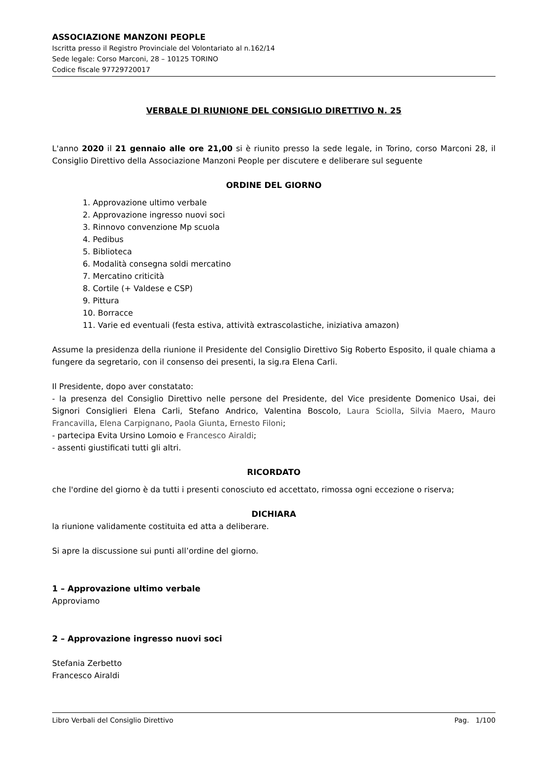ASSOCIAZIONE MANZONI PEOPLE
Iscritta presso il Registro Provinciale del Volontariato al n.162/14
Sede legale: Corso Marconi, 28 – 10125 TORINO
Codice fiscale 97729720017
VERBALE DI RIUNIONE DEL CONSIGLIO DIRETTIVO N. 25
L'anno 2020 il 21 gennaio alle ore 21,00 si è riunito presso la sede legale, in Torino, corso Marconi 28, il Consiglio Direttivo della Associazione Manzoni People per discutere e deliberare sul seguente
ORDINE DEL GIORNO
1. Approvazione ultimo verbale
2. Approvazione ingresso nuovi soci
3. Rinnovo convenzione Mp scuola
4. Pedibus
5. Biblioteca
6. Modalità consegna soldi mercatino
7. Mercatino criticità
8. Cortile (+ Valdese e CSP)
9. Pittura
10. Borracce
11. Varie ed eventuali (festa estiva, attività extrascolastiche, iniziativa amazon)
Assume la presidenza della riunione il Presidente del Consiglio Direttivo Sig Roberto Esposito, il quale chiama a fungere da segretario, con il consenso dei presenti, la sig.ra Elena Carli.
Il Presidente, dopo aver constatato:
- la presenza del Consiglio Direttivo nelle persone del Presidente, del Vice presidente Domenico Usai, dei Signori Consiglieri Elena Carli, Stefano Andrico, Valentina Boscolo, Laura Sciolla, Silvia Maero, Mauro Francavilla, Elena Carpignano, Paola Giunta, Ernesto Filoni;
- partecipa Evita Ursino Lomoio e Francesco Airaldi;
- assenti giustificati tutti gli altri.
RICORDATO
che l'ordine del giorno è da tutti i presenti conosciuto ed accettato, rimossa ogni eccezione o riserva;
DICHIARA
la riunione validamente costituita ed atta a deliberare.
Si apre la discussione sui punti all’ordine del giorno.
1 – Approvazione ultimo verbale
Approviamo
2 – Approvazione ingresso nuovi soci
Stefania Zerbetto
Francesco Airaldi
Libro Verbali del Consiglio Direttivo Pag. 1/100